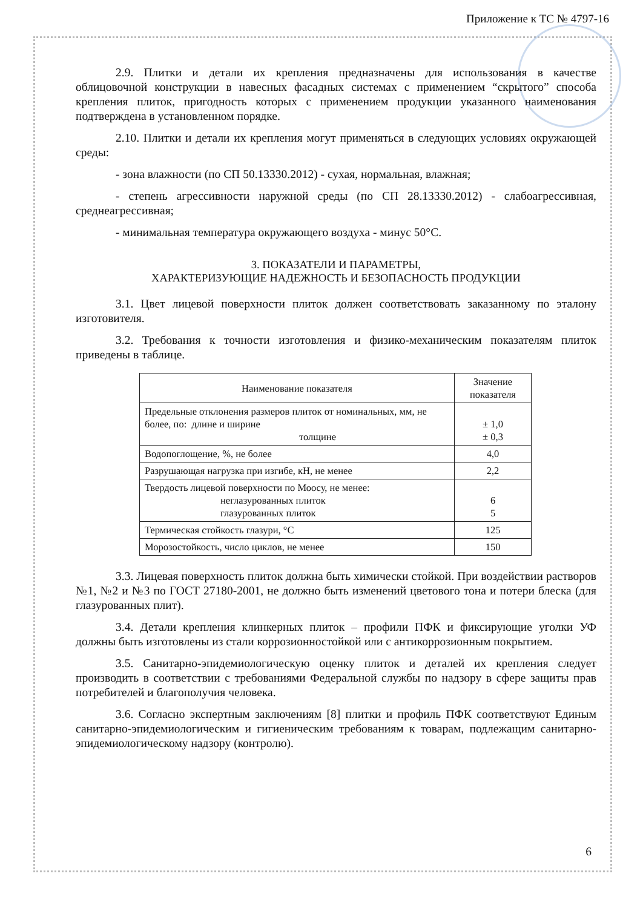Приложение к ТС № 4797-16
2.9. Плитки и детали их крепления предназначены для использования в качестве облицовочной конструкции в навесных фасадных системах с применением “скрытого” способа крепления плиток, пригодность которых с применением продукции указанного наименования подтверждена в установленном порядке.
2.10. Плитки и детали их крепления могут применяться в следующих условиях окружающей среды:
- зона влажности (по СП 50.13330.2012) - сухая, нормальная, влажная;
- степень агрессивности наружной среды (по СП 28.13330.2012) - слабоагрессивная, среднеагрессивная;
- минимальная температура окружающего воздуха - минус 50°С.
3. ПОКАЗАТЕЛИ И ПАРАМЕТРЫ,
ХАРАКТЕРИЗУЮЩИЕ НАДЕЖНОСТЬ И БЕЗОПАСНОСТЬ ПРОДУКЦИИ
3.1. Цвет лицевой поверхности плиток должен соответствовать заказанному по эталону изготовителя.
3.2. Требования к точности изготовления и физико-механическим показателям плиток приведены в таблице.
| Наименование показателя | Значение показателя |
| --- | --- |
| Предельные отклонения размеров плиток от номинальных, мм, не более, по: длине и ширине толщине | ± 1,0 ± 0,3 |
| Водопоглощение, %, не более | 4,0 |
| Разрушающая нагрузка при изгибе, кН, не менее | 2,2 |
| Твердость лицевой поверхности по Моосу, не менее: неглазурованных плиток глазурованных плиток | 6 5 |
| Термическая стойкость глазури, °С | 125 |
| Морозостойкость, число циклов, не менее | 150 |
3.3. Лицевая поверхность плиток должна быть химически стойкой. При воздействии растворов №1, №2 и №3 по ГОСТ 27180-2001, не должно быть изменений цветового тона и потери блеска (для глазурованных плит).
3.4. Детали крепления клинкерных плиток – профили ПФК и фиксирующие уголки УФ должны быть изготовлены из стали коррозионностойкой или с антикоррозионным покрытием.
3.5. Санитарно-эпидемиологическую оценку плиток и деталей их крепления следует производить в соответствии с требованиями Федеральной службы по надзору в сфере защиты прав потребителей и благополучия человека.
3.6. Согласно экспертным заключениям [8] плитки и профиль ПФК соответствуют Единым санитарно-эпидемиологическим и гигиеническим требованиям к товарам, подлежащим санитарно-эпидемиологическому надзору (контролю).
6